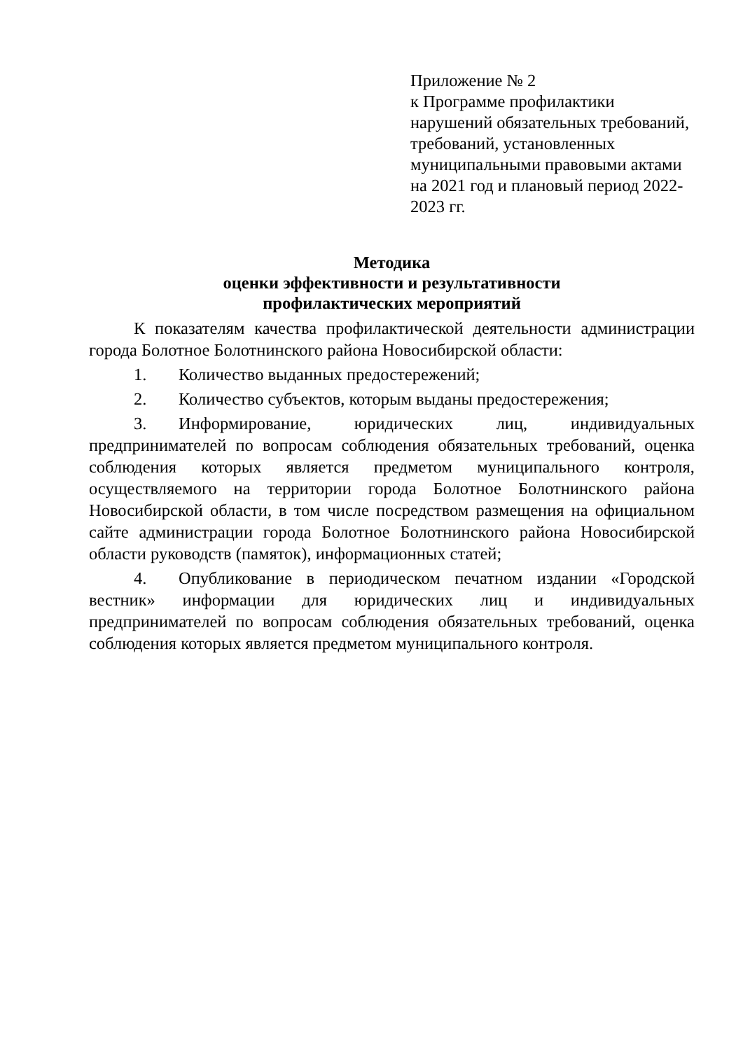Приложение № 2
к Программе профилактики нарушений обязательных требований, требований, установленных муниципальными правовыми актами на 2021 год и плановый период 2022-2023 гг.
Методика
оценки эффективности и результативности
профилактических мероприятий
К показателям качества профилактической деятельности администрации города Болотное Болотнинского района Новосибирской области:
1. Количество выданных предостережений;
2. Количество субъектов, которым выданы предостережения;
3. Информирование, юридических лиц, индивидуальных предпринимателей по вопросам соблюдения обязательных требований, оценка соблюдения которых является предметом муниципального контроля, осуществляемого на территории города Болотное Болотнинского района Новосибирской области, в том числе посредством размещения на официальном сайте администрации города Болотное Болотнинского района Новосибирской области руководств (памяток), информационных статей;
4. Опубликование в периодическом печатном издании «Городской вестник» информации для юридических лиц и индивидуальных предпринимателей по вопросам соблюдения обязательных требований, оценка соблюдения которых является предметом муниципального контроля.